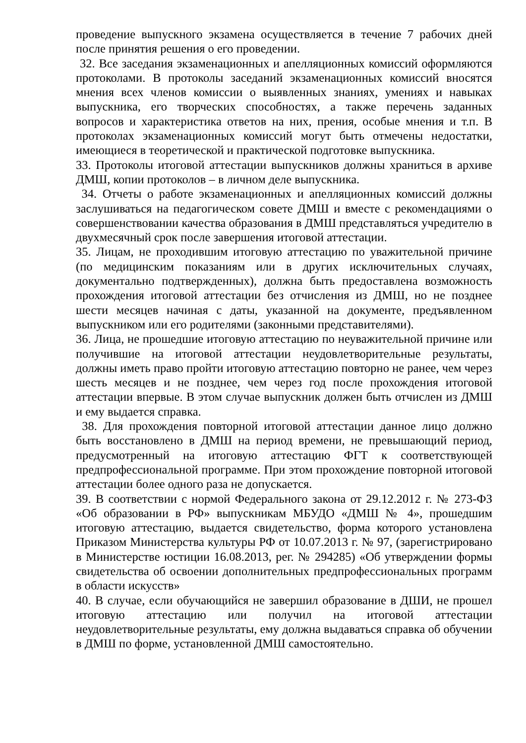проведение выпускного экзамена осуществляется в течение 7 рабочих дней после принятия решения о его проведении.
32. Все заседания экзаменационных и апелляционных комиссий оформляются протоколами. В протоколы заседаний экзаменационных комиссий вносятся мнения всех членов комиссии о выявленных знаниях, умениях и навыках выпускника, его творческих способностях, а также перечень заданных вопросов и характеристика ответов на них, прения, особые мнения и т.п. В протоколах экзаменационных комиссий могут быть отмечены недостатки, имеющиеся в теоретической и практической подготовке выпускника.
33. Протоколы итоговой аттестации выпускников должны храниться в архиве ДМШ, копии протоколов – в личном деле выпускника.
34. Отчеты о работе экзаменационных и апелляционных комиссий должны заслушиваться на педагогическом совете ДМШ и вместе с рекомендациями о совершенствовании качества образования в ДМШ представляться учредителю в двухмесячный срок после завершения итоговой аттестации.
35. Лицам, не проходившим итоговую аттестацию по уважительной причине (по медицинским показаниям или в других исключительных случаях, документально подтвержденных), должна быть предоставлена возможность прохождения итоговой аттестации без отчисления из ДМШ, но не позднее шести месяцев начиная с даты, указанной на документе, предъявленном выпускником или его родителями (законными представителями).
36. Лица, не прошедшие итоговую аттестацию по неуважительной причине или получившие на итоговой аттестации неудовлетворительные результаты, должны иметь право пройти итоговую аттестацию повторно не ранее, чем через шесть месяцев и не позднее, чем через год после прохождения итоговой аттестации впервые. В этом случае выпускник должен быть отчислен из ДМШ и ему выдается справка.
38. Для прохождения повторной итоговой аттестации данное лицо должно быть восстановлено в ДМШ на период времени, не превышающий период, предусмотренный на итоговую аттестацию ФГТ к соответствующей предпрофессиональной программе. При этом прохождение повторной итоговой аттестации более одного раза не допускается.
39. В соответствии с нормой Федерального закона от 29.12.2012 г. № 273-ФЗ «Об образовании в РФ» выпускникам МБУДО «ДМШ № 4», прошедшим итоговую аттестацию, выдается свидетельство, форма которого установлена Приказом Министерства культуры РФ от 10.07.2013 г. № 97, (зарегистрировано в Министерстве юстиции 16.08.2013, рег. № 294285) «Об утверждении формы свидетельства об освоении дополнительных предпрофессиональных программ в области искусств»
40. В случае, если обучающийся не завершил образование в ДШИ, не прошел итоговую аттестацию или получил на итоговой аттестации неудовлетворительные результаты, ему должна выдаваться справка об обучении в ДМШ по форме, установленной ДМШ самостоятельно.